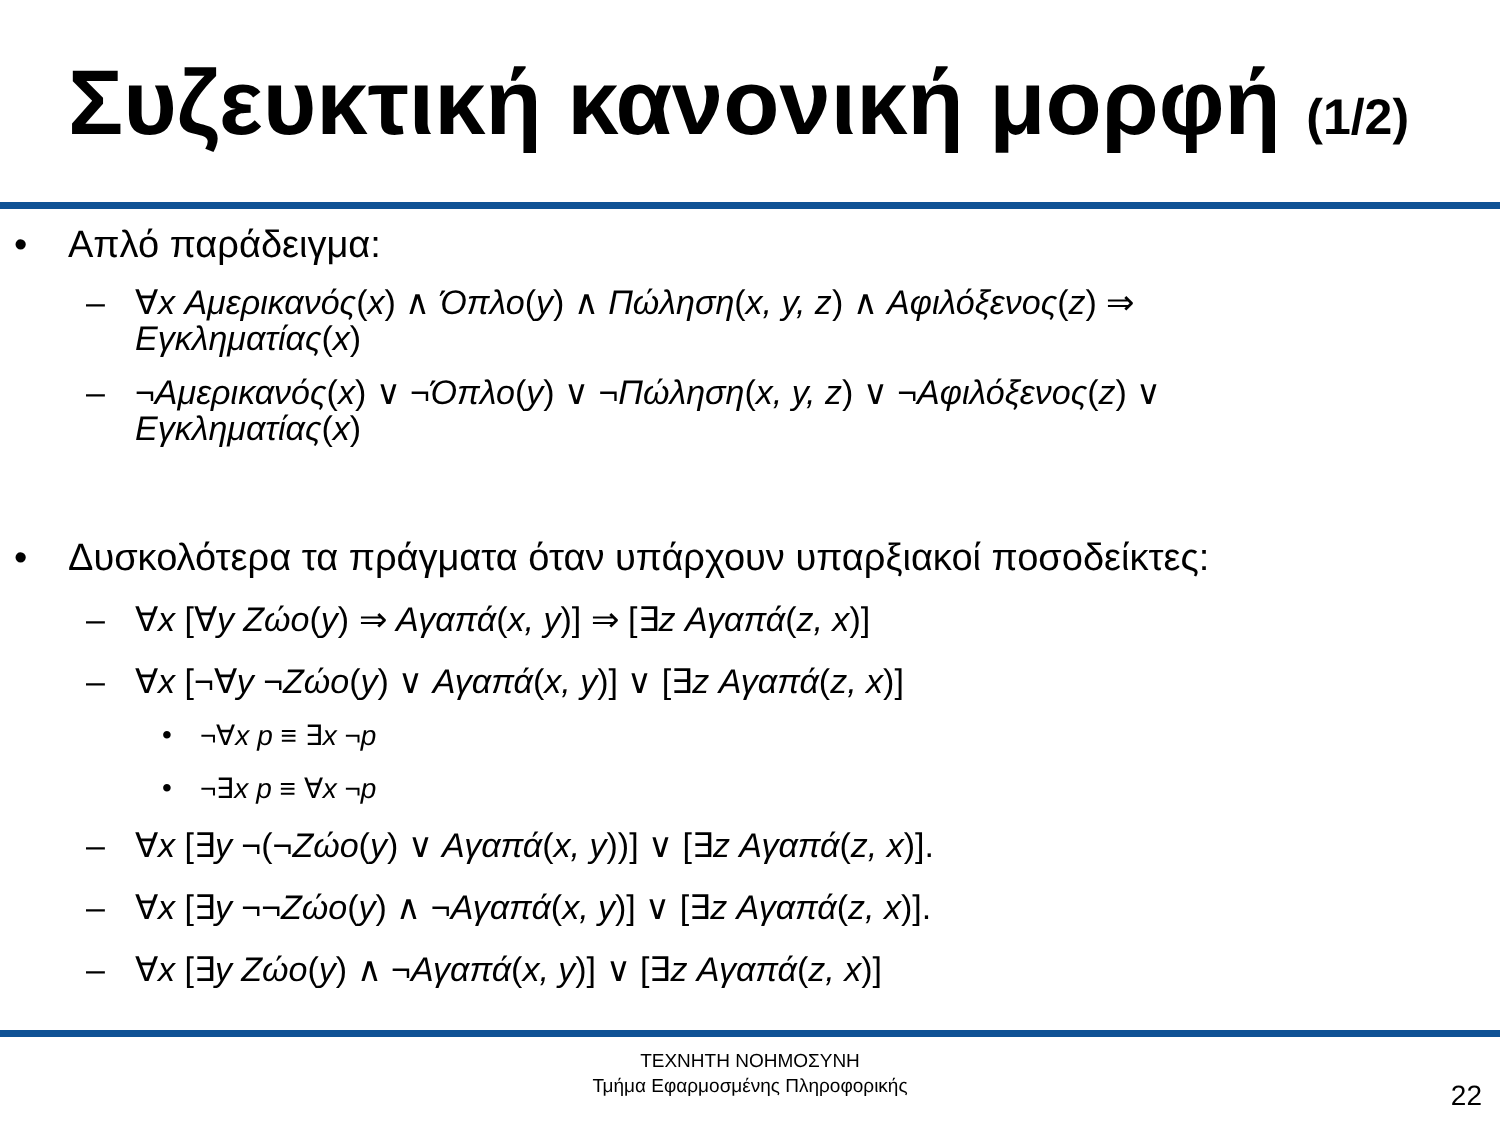Συζευκτική κανονική μορφή (1/2)
• Απλό παράδειγμα:
– ∀x Αμερικανός(x) ∧ Όπλο(y) ∧ Πώληση(x, y, z) ∧ Αφιλόξενος(z) ⇒
Εγκληματίας(x)
– ¬Αμερικανός(x) ∨ ¬Όπλο(y) ∨ ¬Πώληση(x, y, z) ∨ ¬Αφιλόξενος(z) ∨
Εγκληματίας(x)
• Δυσκολότερα τα πράγματα όταν υπάρχουν υπαρξιακοί ποσοδείκτες:
– ∀x [∀y Ζώο(y) ⇒ Αγαπά(x, y)] ⇒ [∃z Αγαπά(z, x)]
– ∀x [¬∀y ¬Ζώο(y) ∨ Αγαπά(x, y)] ∨ [∃z Αγαπά(z, x)]
• ¬∀x p ≡ ∃x ¬p
• ¬∃x p ≡ ∀x ¬p
– ∀x [∃y ¬(¬Ζώο(y) ∨ Αγαπά(x, y))] ∨ [∃z Αγαπά(z, x)].
– ∀x [∃y ¬¬Ζώο(y) ∧ ¬Αγαπά(x, y)] ∨ [∃z Αγαπά(z, x)].
– ∀x [∃y Ζώο(y) ∧ ¬Αγαπά(x, y)] ∨ [∃z Αγαπά(z, x)]
ΤΕΧΝΗΤΗ ΝΟΗΜΟΣΥΝΗ
Τμήμα Εφαρμοσμένης Πληροφορικής
22